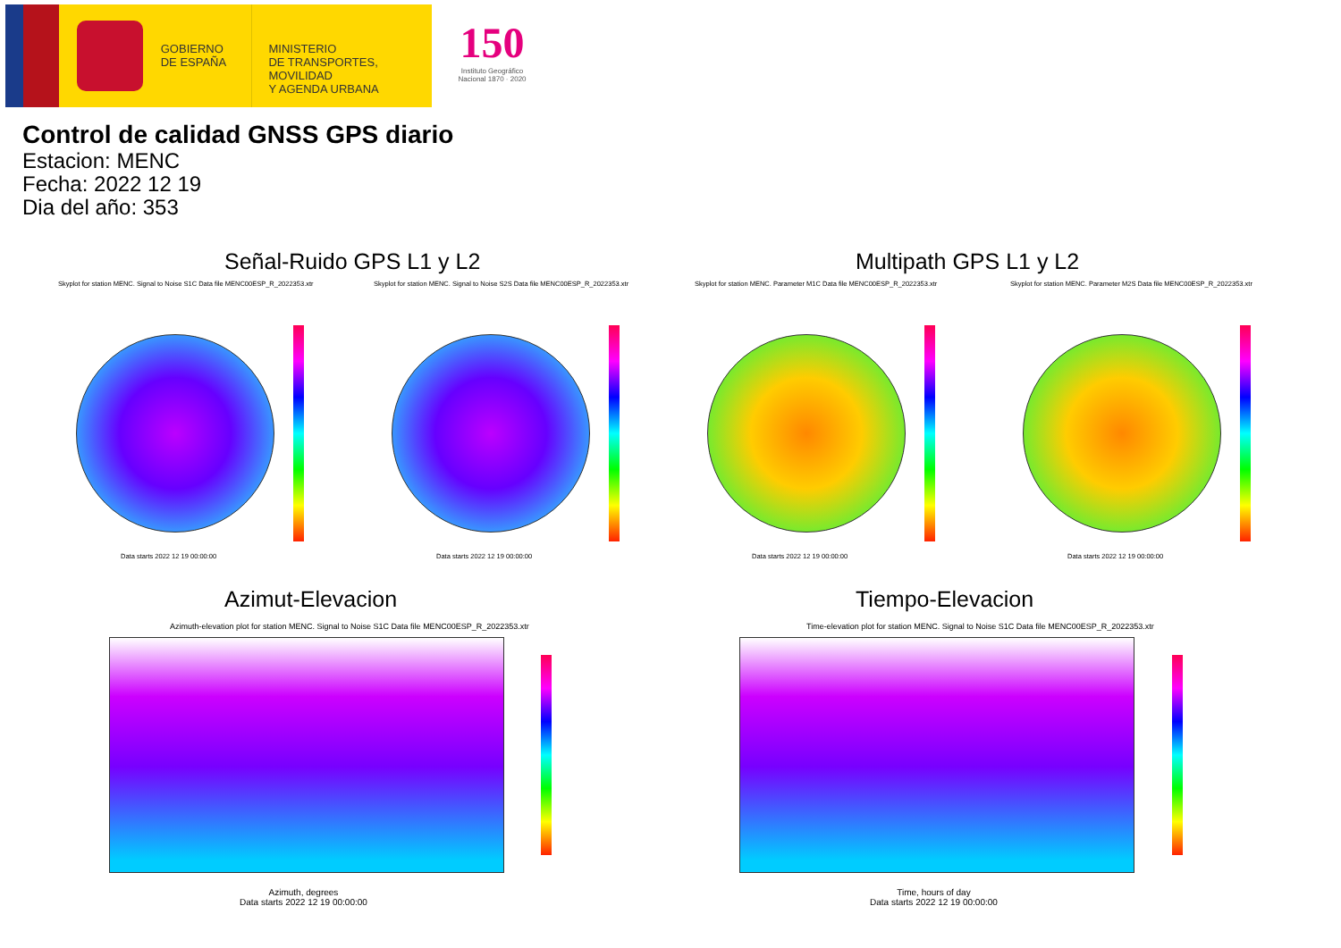GOBIERNO
DE ESPAÑA
MINISTERIO
DE TRANSPORTES, MOVILIDAD
Y AGENDA URBANA
150
Instituto Geográfico Nacional 1870 · 2020
Control de calidad GNSS GPS diario
Estacion: MENC
Fecha: 2022 12 19
Dia del año: 353
Señal-Ruido GPS L1 y L2 Multipath GPS L1 y L2
Skyplot for station MENC. Signal to Noise S1C Data file MENC00ESP_R_2022353.xtr Skyplot for station MENC. Signal to Noise S2S Data file MENC00ESP_R_2022353.xtr Skyplot for station MENC. Parameter M1C Data file MENC00ESP_R_2022353.xtr Skyplot for station MENC. Parameter M2S Data file MENC00ESP_R_2022353.xtr
Data starts 2022 12 19 00:00:00 Data starts 2022 12 19 00:00:00 Data starts 2022 12 19 00:00:00 Data starts 2022 12 19 00:00:00
Azimut-Elevacion Tiempo-Elevacion
Azimuth-elevation plot for station MENC. Signal to Noise S1C Data file MENC00ESP_R_2022353.xtr Time-elevation plot for station MENC. Signal to Noise S1C Data file MENC00ESP_R_2022353.xtr
Azimuth, degrees
Data starts 2022 12 19 00:00:00
Time, hours of day
Data starts 2022 12 19 00:00:00